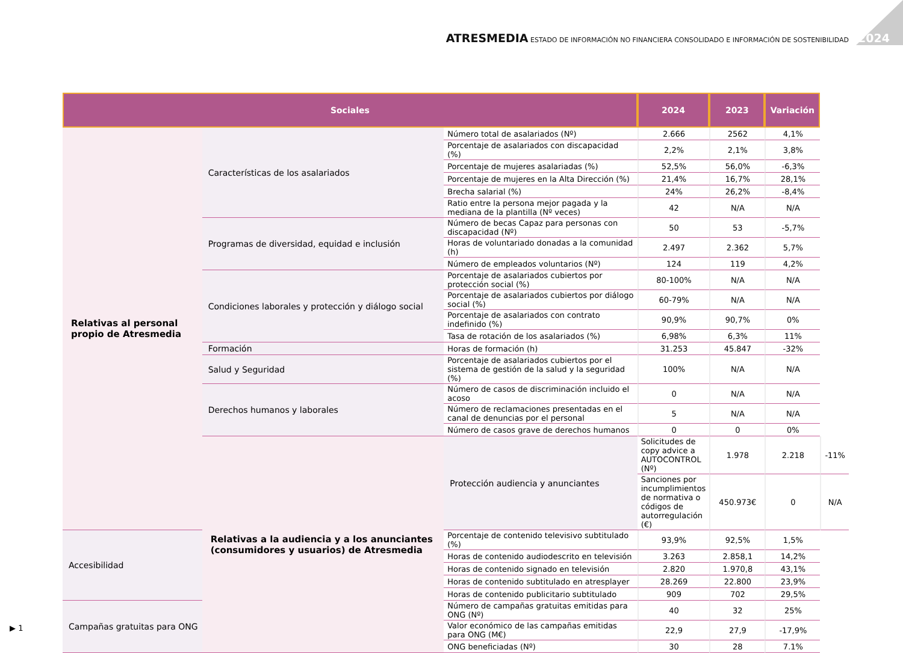ATRESMEDIA ESTADO DE INFORMACIÓN NO FINANCIERA CONSOLIDADO E INFORMACIÓN DE SOSTENIBILIDAD 2024
| Sociales | | | 2024 | 2023 | Variación | |
| --- | --- | --- | --- | --- | --- | --- |
| Relativas al personal propio de Atresmedia | Características de los asalariados | Número total de asalariados (Nº) | 2.666 | 2562 | 4,1% | |
| | | Porcentaje de asalariados con discapacidad (%) | 2,2% | 2,1% | 3,8% | |
| | | Porcentaje de mujeres asalariadas (%) | 52,5% | 56,0% | -6,3% | |
| | | Porcentaje de mujeres en la Alta Dirección (%) | 21,4% | 16,7% | 28,1% | |
| | | Brecha salarial (%) | 24% | 26,2% | -8,4% | |
| | | Ratio entre la persona mejor pagada y la mediana de la plantilla (Nº veces) | 42 | N/A | N/A | |
| | Programas de diversidad, equidad e inclusión | Número de becas Capaz para personas con discapacidad (Nº) | 50 | 53 | -5,7% | |
| | | Horas de voluntariado donadas a la comunidad (h) | 2.497 | 2.362 | 5,7% | |
| | | Número de empleados voluntarios (Nº) | 124 | 119 | 4,2% | |
| | Condiciones laborales y protección y diálogo social | Porcentaje de asalariados cubiertos por protección social (%) | 80-100% | N/A | N/A | |
| | | Porcentaje de asalariados cubiertos por diálogo social (%) | 60-79% | N/A | N/A | |
| | | Porcentaje de asalariados con contrato indefinido (%) | 90,9% | 90,7% | 0% | |
| | | Tasa de rotación de los asalariados (%) | 6,98% | 6,3% | 11% | |
| | Formación | Horas de formación (h) | 31.253 | 45.847 | -32% | |
| | Salud y Seguridad | Porcentaje de asalariados cubiertos por el sistema de gestión de la salud y la seguridad (%) | 100% | N/A | N/A | |
| | Derechos humanos y laborales | Número de casos de discriminación incluido el acoso | 0 | N/A | N/A | |
| | | Número de reclamaciones presentadas en el canal de denuncias por el personal | 5 | N/A | N/A | |
| | | Número de casos grave de derechos humanos | 0 | 0 | 0% | |
| | Relativas a la audiencia y a los anunciantes (consumidores y usuarios) de Atresmedia | Protección audiencia y anunciantes | Solicitudes de copy advice a AUTOCONTROL (Nº) | 1.978 | 2.218 | -11% |
| | | | Sanciones por incumplimientos de normativa o códigos de autorregulación (€) | 450.973€ | 0 | N/A |
| Accesibilidad | | Porcentaje de contenido televisivo subtitulado (%) | 93,9% | 92,5% | 1,5% | |
| | | Horas de contenido audiodescrito en televisión | 3.263 | 2.858,1 | 14,2% | |
| | | Horas de contenido signado en televisión | 2.820 | 1.970,8 | 43,1% | |
| | | Horas de contenido subtitulado en atresplayer | 28.269 | 22.800 | 23,9% | |
| | | Horas de contenido publicitario subtitulado | 909 | 702 | 29,5% | |
| Campañas gratuitas para ONG | | Número de campañas gratuitas emitidas para ONG (Nº) | 40 | 32 | 25% | |
| | | Valor económico de las campañas emitidas para ONG (M€) | 22,9 | 27,9 | -17,9% | |
| | | ONG beneficiadas (Nº) | 30 | 28 | 7.1% | |
▶ 1